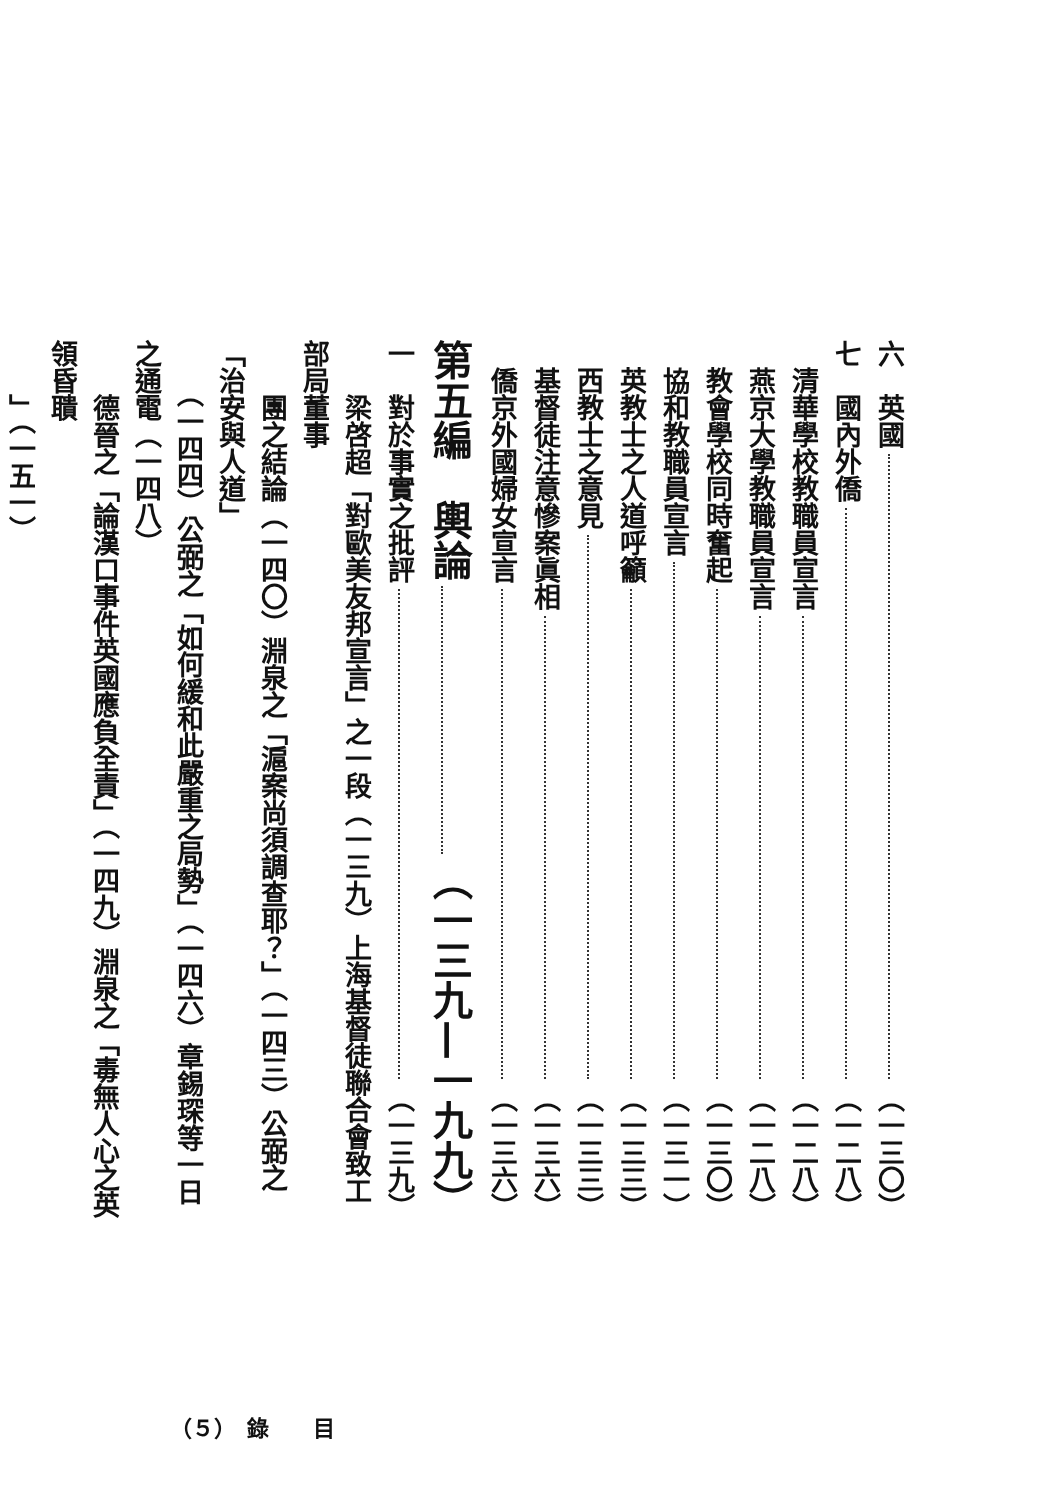六　英國 （一三〇）
七　國內外僑 （一二八）
　清華學校教職員宣言 （一二八）
　燕京大學教職員宣言 （一二八）
　教會學校同時奮起 （一三〇）
　協和教職員宣言 （一三一）
　英教士之人道呼籲 （一三三）
　西教士之意見 （一三三）
　基督徒注意慘案眞相 （一三六）
　僑京外國婦女宣言 （一三六）
第五編　輿論 （一三九—一九九）
一　對於事實之批評 （一三九）
　　梁啓超「對歐美友邦宣言」之一段（一三九）上海基督徒聯合會致工部局董事
　　團之結論（一四〇）淵泉之「滬案尚須調查耶？」（一四三）公弼之「治安與人道」
　　（一四四）公弼之「如何緩和此嚴重之局勢」（一四六）章錫琛等一日之通電（一四八）
　　德晉之「論漢口事件英國應負全責」（一四九）淵泉之「毒無人心之英領昏聵
　　」（一五一）
（５）　錄　　目